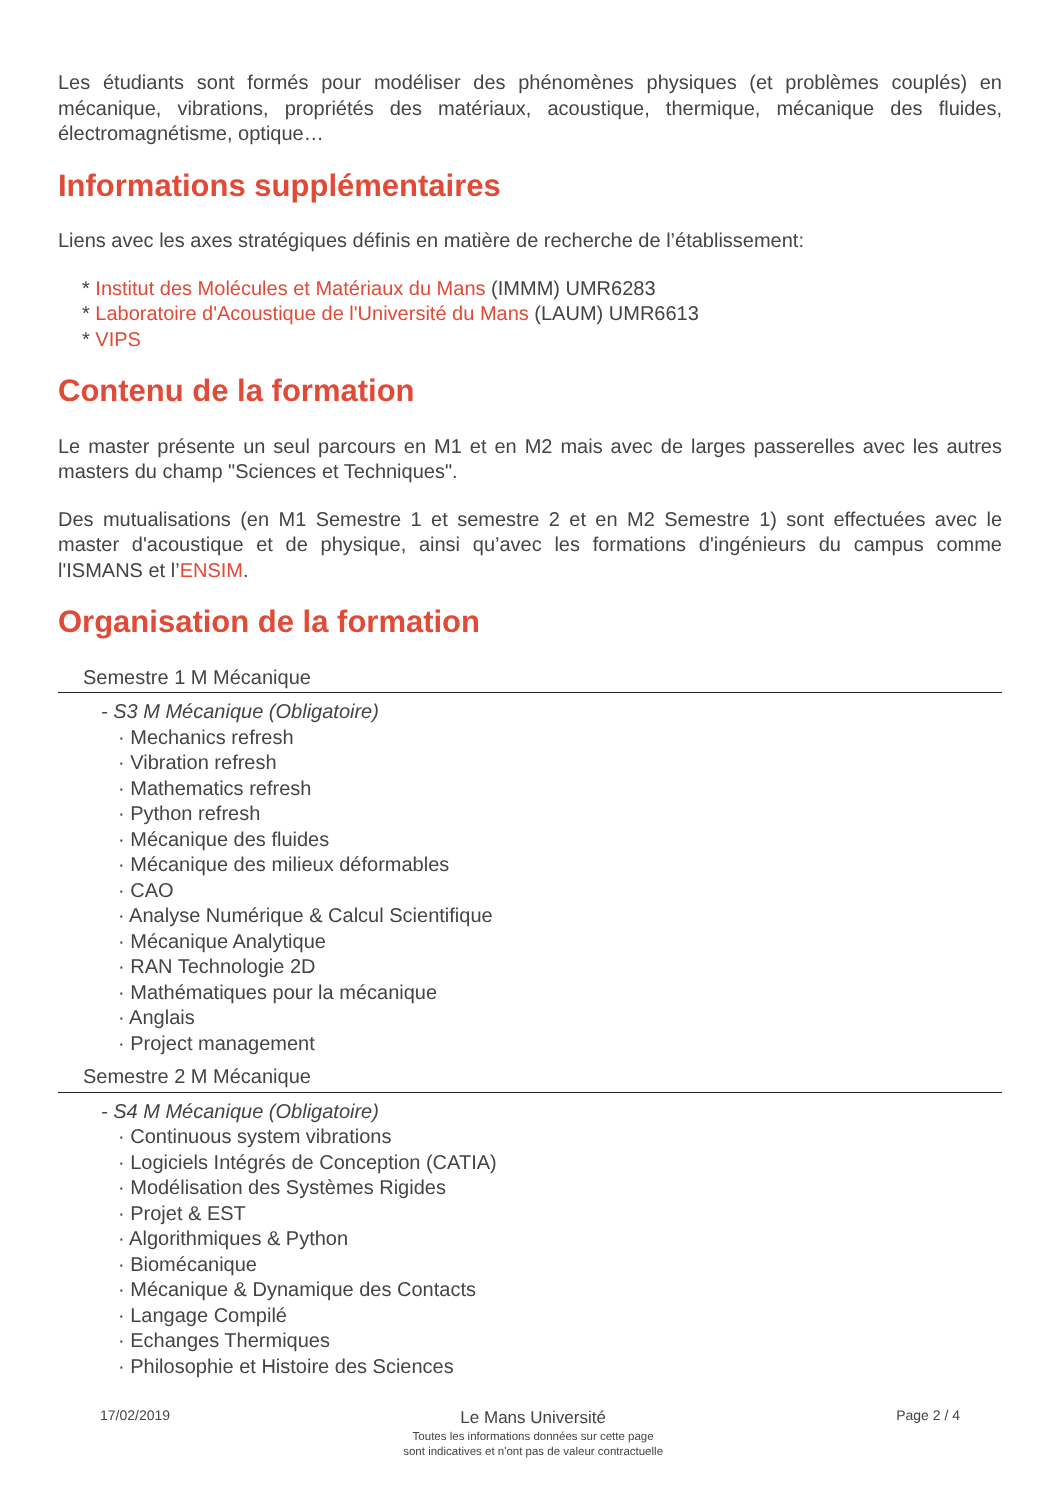Les étudiants sont formés pour modéliser des phénomènes physiques (et problèmes couplés) en mécanique, vibrations, propriétés des matériaux, acoustique, thermique, mécanique des fluides, électromagnétisme, optique…
Informations supplémentaires
Liens avec les axes stratégiques définis en matière de recherche de l’établissement:
* Institut des Molécules et Matériaux du Mans (IMMM) UMR6283
* Laboratoire d'Acoustique de l'Université du Mans (LAUM) UMR6613
* VIPS
Contenu de la formation
Le master présente un seul parcours en M1 et en M2 mais avec de larges passerelles avec les autres masters du champ "Sciences et Techniques".
Des mutualisations (en M1 Semestre 1 et semestre 2 et en M2 Semestre 1) sont effectuées avec le master d'acoustique et de physique, ainsi qu’avec les formations d'ingénieurs du campus comme l'ISMANS et l’ENSIM.
Organisation de la formation
Semestre 1 M Mécanique
- S3 M Mécanique (Obligatoire)
· Mechanics refresh
· Vibration refresh
· Mathematics refresh
· Python refresh
· Mécanique des fluides
· Mécanique des milieux déformables
· CAO
· Analyse Numérique & Calcul Scientifique
· Mécanique Analytique
· RAN Technologie 2D
· Mathématiques pour la mécanique
· Anglais
· Project management
Semestre 2 M Mécanique
- S4 M Mécanique (Obligatoire)
· Continuous system vibrations
· Logiciels Intégrés de Conception (CATIA)
· Modélisation des Systèmes Rigides
· Projet & EST
· Algorithmiques & Python
· Biomécanique
· Mécanique & Dynamique des Contacts
· Langage Compilé
· Echanges Thermiques
· Philosophie et Histoire des Sciences
17/02/2019
Le Mans Université
Toutes les informations données sur cette page
sont indicatives et n'ont pas de valeur contractuelle
Page 2 / 4